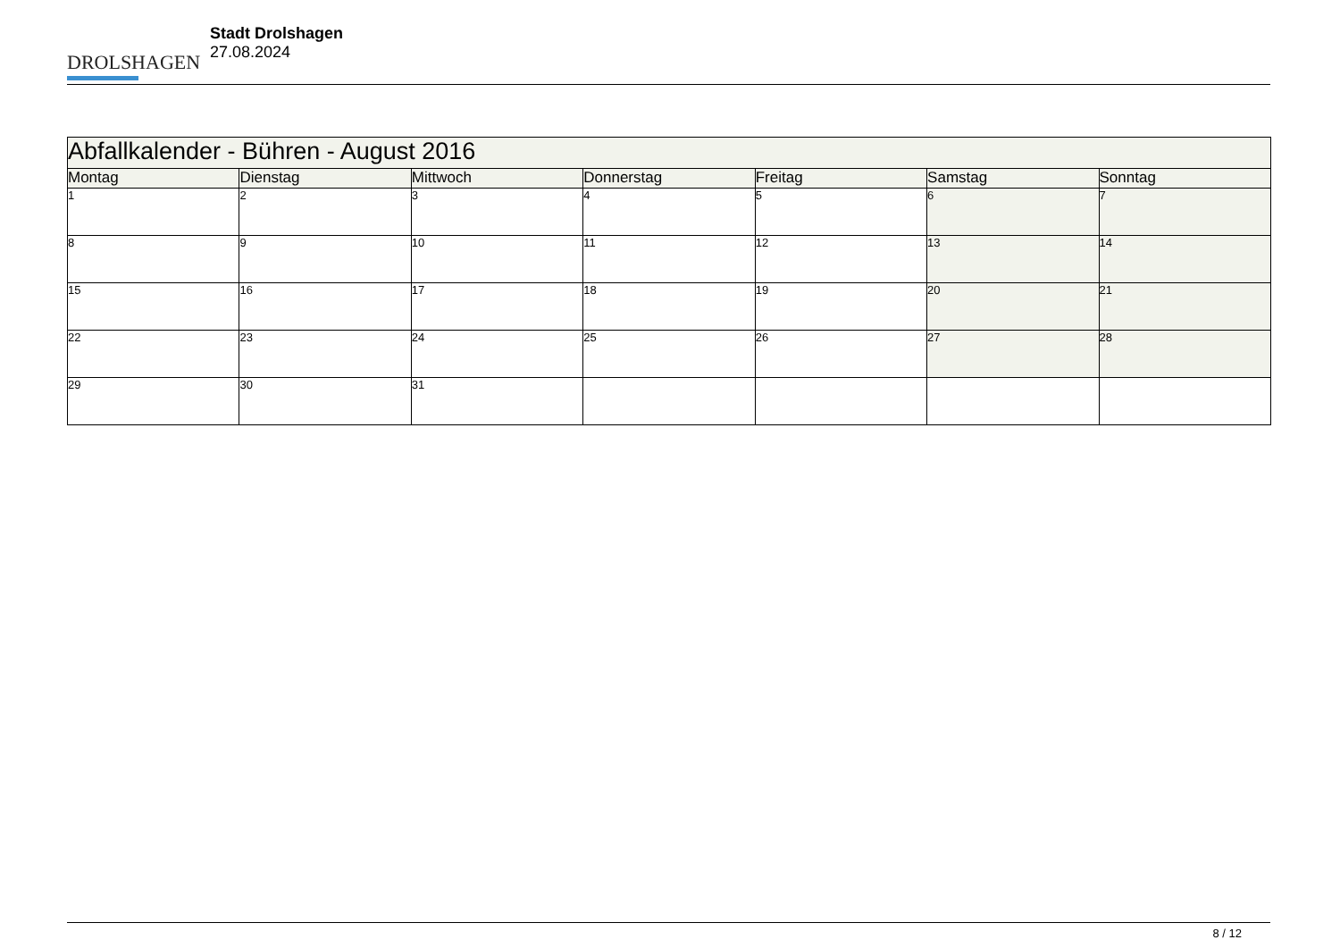DROLSHAGEN
Stadt Drolshagen
27.08.2024
| Abfallkalender - Bühren - August 2016 | | | | | | |
| Montag | Dienstag | Mittwoch | Donnerstag | Freitag | Samstag | Sonntag |
| 1 | 2 | 3 | 4 | 5 | 6 | 7 |
| 8 | 9 | 10 | 11 | 12 | 13 | 14 |
| 15 | 16 | 17 | 18 | 19 | 20 | 21 |
| 22 | 23 | 24 | 25 | 26 | 27 | 28 |
| 29 | 30 | 31 | | | | |
8 / 12